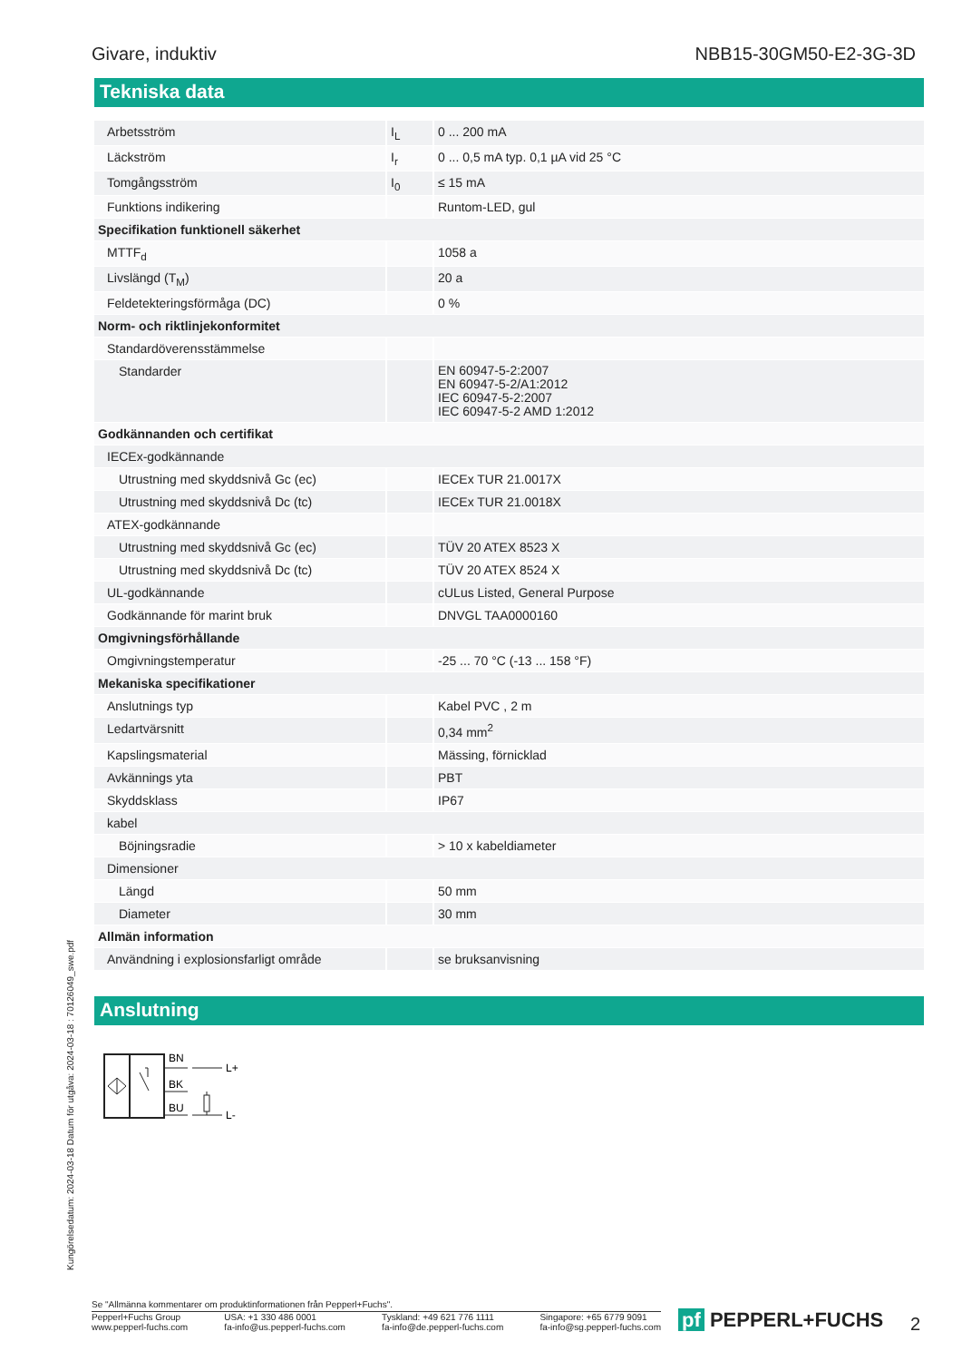Givare, induktiv NBB15-30GM50-E2-3G-3D
Tekniska data
| Arbetsström | I<sub>L</sub> | 0 ... 200 mA |
| Läckström | I<sub>r</sub> | 0 ... 0,5 mA typ. 0,1 µA vid 25 °C |
| Tomgångsström | I<sub>0</sub> | ≤ 15 mA |
| Funktions indikering | | Runtom-LED, gul |
| Specifikation funktionell säkerhet | | |
| MTTF<sub>d</sub> | | 1058 a |
| Livslängd (T<sub>M</sub>) | | 20 a |
| Feldetekteringsförmåga (DC) | | 0 % |
| Norm- och riktlinjekonformitet | | |
| Standardöverensstämmelse | | |
| Standarder | | EN 60947-5-2:2007 EN 60947-5-2/A1:2012 IEC 60947-5-2:2007 IEC 60947-5-2 AMD 1:2012 |
| Godkännanden och certifikat | | |
| IECEx-godkännande | | |
| Utrustning med skyddsnivå Gc (ec) | | IECEx TUR 21.0017X |
| Utrustning med skyddsnivå Dc (tc) | | IECEx TUR 21.0018X |
| ATEX-godkännande | | |
| Utrustning med skyddsnivå Gc (ec) | | TÜV 20 ATEX 8523 X |
| Utrustning med skyddsnivå Dc (tc) | | TÜV 20 ATEX 8524 X |
| UL-godkännande | | cULus Listed, General Purpose |
| Godkännande för marint bruk | | DNVGL TAA0000160 |
| Omgivningsförhållande | | |
| Omgivningstemperatur | | -25 ... 70 °C (-13 ... 158 °F) |
| Mekaniska specifikationer | | |
| Anslutnings typ | | Kabel PVC , 2 m |
| Ledartvärsnitt | | 0,34 mm<sup>2</sup> |
| Kapslingsmaterial | | Mässing, förnicklad |
| Avkännings yta | | PBT |
| Skyddsklass | | IP67 |
| kabel | | |
| Böjningsradie | | > 10 x kabeldiameter |
| Dimensioner | | |
| Längd | | 50 mm |
| Diameter | | 30 mm |
| Allmän information | | |
| Användning i explosionsfarligt område | | se bruksanvisning |
Anslutning
BN
BK
BU
L+
L-
Kungörelsedatum: 2024-03-18 Datum för utgåva: 2024-03-18 : 70126049_swe.pdf
Se "Allmänna kommentarer om produktinformationen från Pepperl+Fuchs".
Pepperl+Fuchs Group
www.pepperl-fuchs.com USA: +1 330 486 0001
fa-info@us.pepperl-fuchs.com Tyskland: +49 621 776 1111
fa-info@de.pepperl-fuchs.com Singapore: +65 6779 9091
fa-info@sg.pepperl-fuchs.com
pf PEPPERL+FUCHS 2